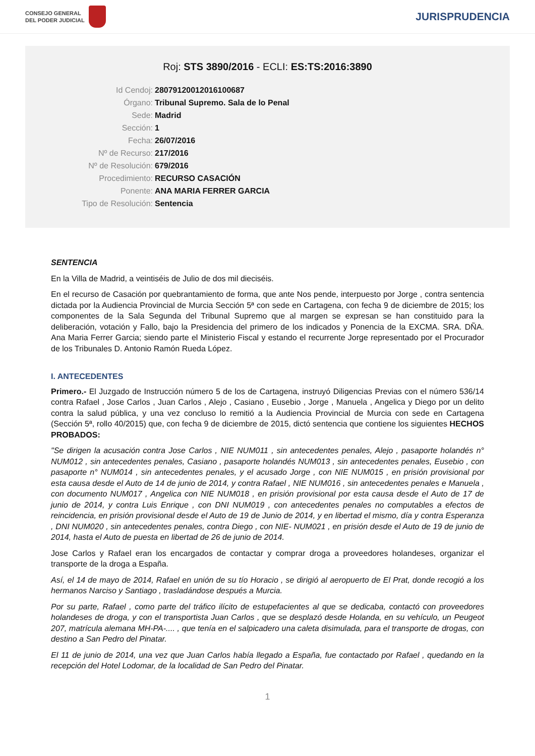CONSEJO GENERAL
DEL PODER JUDICIAL
JURISPRUDENCIA
Roj: STS 3890/2016 - ECLI: ES:TS:2016:3890
Id Cendoj: 28079120012016100687
Órgano: Tribunal Supremo. Sala de lo Penal
Sede: Madrid
Sección: 1
Fecha: 26/07/2016
Nº de Recurso: 217/2016
Nº de Resolución: 679/2016
Procedimiento: RECURSO CASACIÓN
Ponente: ANA MARIA FERRER GARCIA
Tipo de Resolución: Sentencia
SENTENCIA
En la Villa de Madrid, a veintiséis de Julio de dos mil dieciséis.
En el recurso de Casación por quebrantamiento de forma, que ante Nos pende, interpuesto por Jorge , contra sentencia dictada por la Audiencia Provincial de Murcia Sección 5ª con sede en Cartagena, con fecha 9 de diciembre de 2015; los componentes de la Sala Segunda del Tribunal Supremo que al margen se expresan se han constituido para la deliberación, votación y Fallo, bajo la Presidencia del primero de los indicados y Ponencia de la EXCMA. SRA. DÑA. Ana Maria Ferrer Garcia; siendo parte el Ministerio Fiscal y estando el recurrente Jorge representado por el Procurador de los Tribunales D. Antonio Ramón Rueda López.
I. ANTECEDENTES
Primero.- El Juzgado de Instrucción número 5 de los de Cartagena, instruyó Diligencias Previas con el número 536/14 contra Rafael , Jose Carlos , Juan Carlos , Alejo , Casiano , Eusebio , Jorge , Manuela , Angelica y Diego por un delito contra la salud pública, y una vez concluso lo remitió a la Audiencia Provincial de Murcia con sede en Cartagena (Sección 5ª, rollo 40/2015) que, con fecha 9 de diciembre de 2015, dictó sentencia que contiene los siguientes HECHOS PROBADOS:
"Se dirigen la acusación contra Jose Carlos , NIE NUM011 , sin antecedentes penales, Alejo , pasaporte holandés n° NUM012 , sin antecedentes penales, Casiano , pasaporte holandés NUM013 , sin antecedentes penales, Eusebio , con pasaporte n° NUM014 , sin antecedentes penales, y el acusado Jorge , con NIE NUM015 , en prisión provisional por esta causa desde el Auto de 14 de junio de 2014, y contra Rafael , NIE NUM016 , sin antecedentes penales e Manuela , con documento NUM017 , Angelica con NIE NUM018 , en prisión provisional por esta causa desde el Auto de 17 de junio de 2014, y contra Luis Enrique , con DNI NUM019 , con antecedentes penales no computables a efectos de reincidencia, en prisión provisional desde el Auto de 19 de Junio de 2014, y en libertad el mismo, día y contra Esperanza , DNI NUM020 , sin antecedentes penales, contra Diego , con NIE- NUM021 , en prisión desde el Auto de 19 de junio de 2014, hasta el Auto de puesta en libertad de 26 de junio de 2014.
Jose Carlos y Rafael eran los encargados de contactar y comprar droga a proveedores holandeses, organizar el transporte de la droga a España.
Así, el 14 de mayo de 2014, Rafael en unión de su tío Horacio , se dirigió al aeropuerto de El Prat, donde recogió a los hermanos Narciso y Santiago , trasladándose después a Murcia.
Por su parte, Rafael , como parte del tráfico ilícito de estupefacientes al que se dedicaba, contactó con proveedores holandeses de droga, y con el transportista Juan Carlos , que se desplazó desde Holanda, en su vehículo, un Peugeot 207, matrícula alemana MH-PA-.... , que tenía en el salpicadero una caleta disimulada, para el transporte de drogas, con destino a San Pedro del Pinatar.
El 11 de junio de 2014, una vez que Juan Carlos había llegado a España, fue contactado por Rafael , quedando en la recepción del Hotel Lodomar, de la localidad de San Pedro del Pinatar.
1